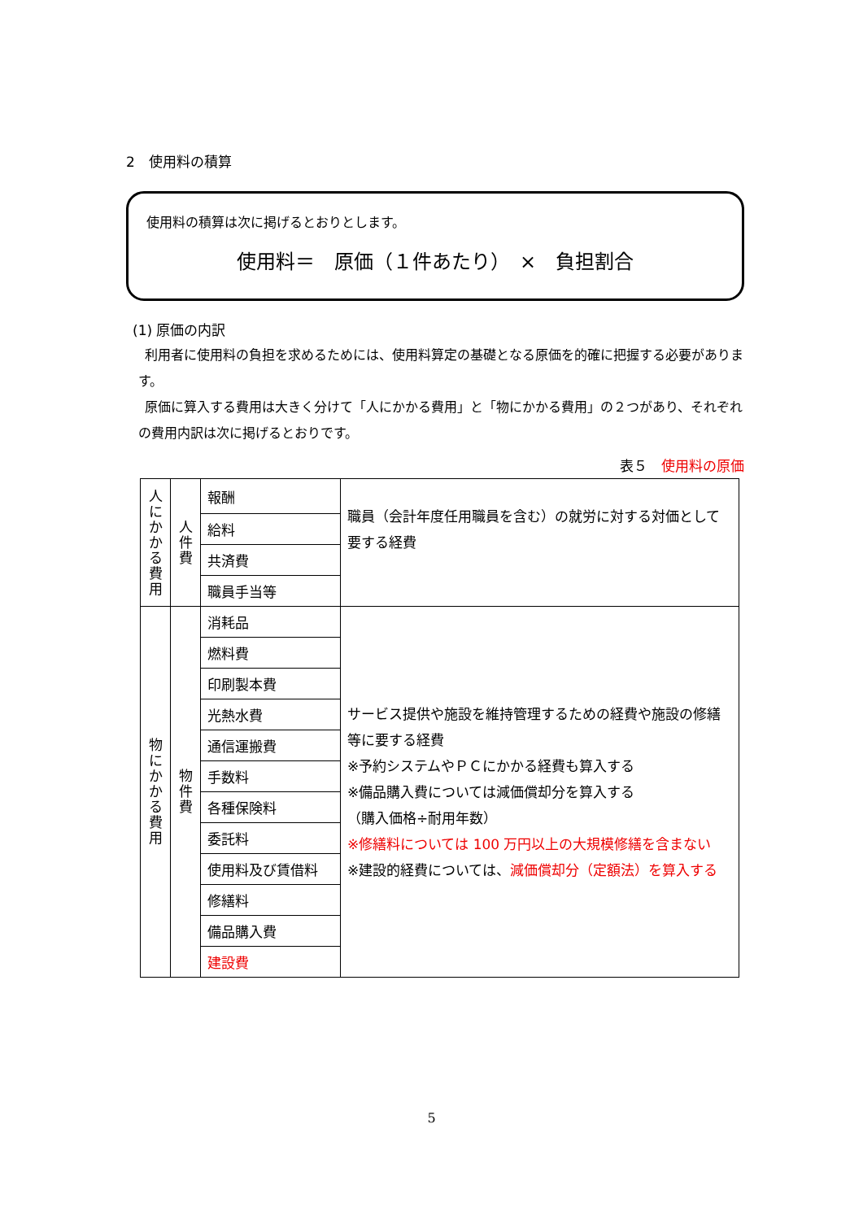2　使用料の積算
使用料の積算は次に掲げるとおりとします。
使用料＝　原価（１件あたり）　×　負担割合
(1) 原価の内訳
利用者に使用料の負担を求めるためには、使用料算定の基礎となる原価を的確に把握する必要があります。
原価に算入する費用は大きく分けて「人にかかる費用」と「物にかかる費用」の２つがあり、それぞれの費用内訳は次に掲げるとおりです。
表５　使用料の原価
| 人 に か か る 費 用 | 人 件 費 | 報酬 | 職員（会計年度任用職員を含む）の就労に対する対価として要する経費 |
| | | 給料 | |
| | | 共済費 | |
| | | 職員手当等 | |
| 物 に か か る 費 用 | 物 件 費 | 消耗品 | サービス提供や施設を維持管理するための経費や施設の修繕等に要する経費 ※予約システムやＰＣにかかる経費も算入する ※備品購入費については減価償却分を算入する （購入価格÷耐用年数） ※修繕料については 100 万円以上の大規模修繕を含まない ※建設的経費については、 減価償却分（定額法）を算入する |
| | | 燃料費 | |
| | | 印刷製本費 | |
| | | 光熱水費 | |
| | | 通信運搬費 | |
| | | 手数料 | |
| | | 各種保険料 | |
| | | 委託料 | |
| | | 使用料及び賃借料 | |
| | | 修繕料 | |
| | | 備品購入費 | |
| | | 建設費 | |
5